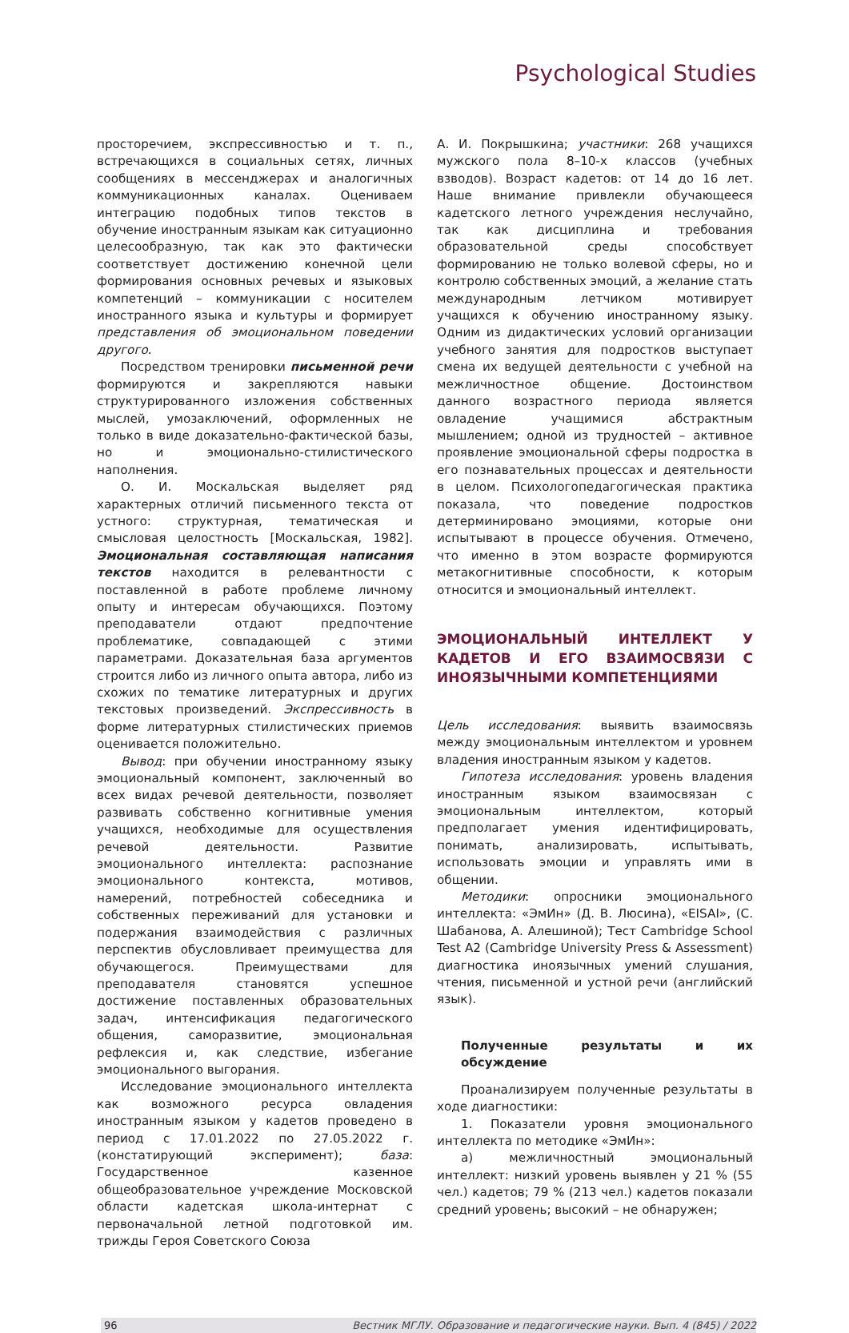Psychological Studies
просторечием, экспрессивностью и т. п., встречающихся в социальных сетях, личных сообщениях в мессенджерах и аналогичных коммуникационных каналах. Оцениваем интеграцию подобных типов текстов в обучение иностранным языкам как ситуационно целесообразную, так как это фактически соответствует достижению конечной цели формирования основных речевых и языковых компетенций – коммуникации с носителем иностранного языка и культуры и формирует представления об эмоциональном поведении другого.
Посредством тренировки письменной речи формируются и закрепляются навыки структурированного изложения собственных мыслей, умозаключений, оформленных не только в виде доказательно-фактической базы, но и эмоционально-стилистического наполнения.
О. И. Москальская выделяет ряд характерных отличий письменного текста от устного: структурная, тематическая и смысловая целостность [Москальская, 1982]. Эмоциональная составляющая написания текстов находится в релевантности с поставленной в работе проблеме личному опыту и интересам обучающихся. Поэтому преподаватели отдают предпочтение проблематике, совпадающей с этими параметрами. Доказательная база аргументов строится либо из личного опыта автора, либо из схожих по тематике литературных и других текстовых произведений. Экспрессивность в форме литературных стилистических приемов оценивается положительно.
Вывод: при обучении иностранному языку эмоциональный компонент, заключенный во всех видах речевой деятельности, позволяет развивать собственно когнитивные умения учащихся, необходимые для осуществления речевой деятельности. Развитие эмоционального интеллекта: распознание эмоционального контекста, мотивов, намерений, потребностей собеседника и собственных переживаний для установки и подержания взаимодействия с различных перспектив обусловливает преимущества для обучающегося. Преимуществами для преподавателя становятся успешное достижение поставленных образовательных задач, интенсификация педагогического общения, саморазвитие, эмоциональная рефлексия и, как следствие, избегание эмоционального выгорания.
Исследование эмоционального интеллекта как возможного ресурса овладения иностранным языком у кадетов проведено в период с 17.01.2022 по 27.05.2022 г. (констатирующий эксперимент); база: Государственное казенное общеобразовательное учреждение Московской области кадетская школа-интернат с первоначальной летной подготовкой им. трижды Героя Советского Союза
А. И. Покрышкина; участники: 268 учащихся мужского пола 8–10-х классов (учебных взводов). Возраст кадетов: от 14 до 16 лет. Наше внимание привлекли обучающееся кадетского летного учреждения неслучайно, так как дисциплина и требования образовательной среды способствует формированию не только волевой сферы, но и контролю собственных эмоций, а желание стать международным летчиком мотивирует учащихся к обучению иностранному языку. Одним из дидактических условий организации учебного занятия для подростков выступает смена их ведущей деятельности с учебной на межличностное общение. Достоинством данного возрастного периода является овладение учащимися абстрактным мышлением; одной из трудностей – активное проявление эмоциональной сферы подростка в его познавательных процессах и деятельности в целом. Психологопедагогическая практика показала, что поведение подростков детерминировано эмоциями, которые они испытывают в процессе обучения. Отмечено, что именно в этом возрасте формируются метакогнитивные способности, к которым относится и эмоциональный интеллект.
ЭМОЦИОНАЛЬНЫЙ ИНТЕЛЛЕКТ У КАДЕТОВ И ЕГО ВЗАИМОСВЯЗИ С ИНОЯЗЫЧНЫМИ КОМПЕТЕНЦИЯМИ
Цель исследования: выявить взаимосвязь между эмоциональным интеллектом и уровнем владения иностранным языком у кадетов.
Гипотеза исследования: уровень владения иностранным языком взаимосвязан с эмоциональным интеллектом, который предполагает умения идентифицировать, понимать, анализировать, испытывать, использовать эмоции и управлять ими в общении.
Методики: опросники эмоционального интеллекта: «ЭмИн» (Д. В. Люсина), «EISAI», (С. Шабанова, А. Алешиной); Тест Cambridge School Test A2 (Cambridge University Press & Assessment) диагностика иноязычных умений слушания, чтения, письменной и устной речи (английский язык).
Полученные результаты и их обсуждение
Проанализируем полученные результаты в ходе диагностики:
1. Показатели уровня эмоционального интеллекта по методике «ЭмИн»:
а) межличностный эмоциональный интеллект: низкий уровень выявлен у 21 % (55 чел.) кадетов; 79 % (213 чел.) кадетов показали средний уровень; высокий – не обнаружен;
96 Вестник МГЛУ. Образование и педагогические науки. Вып. 4 (845) / 2022